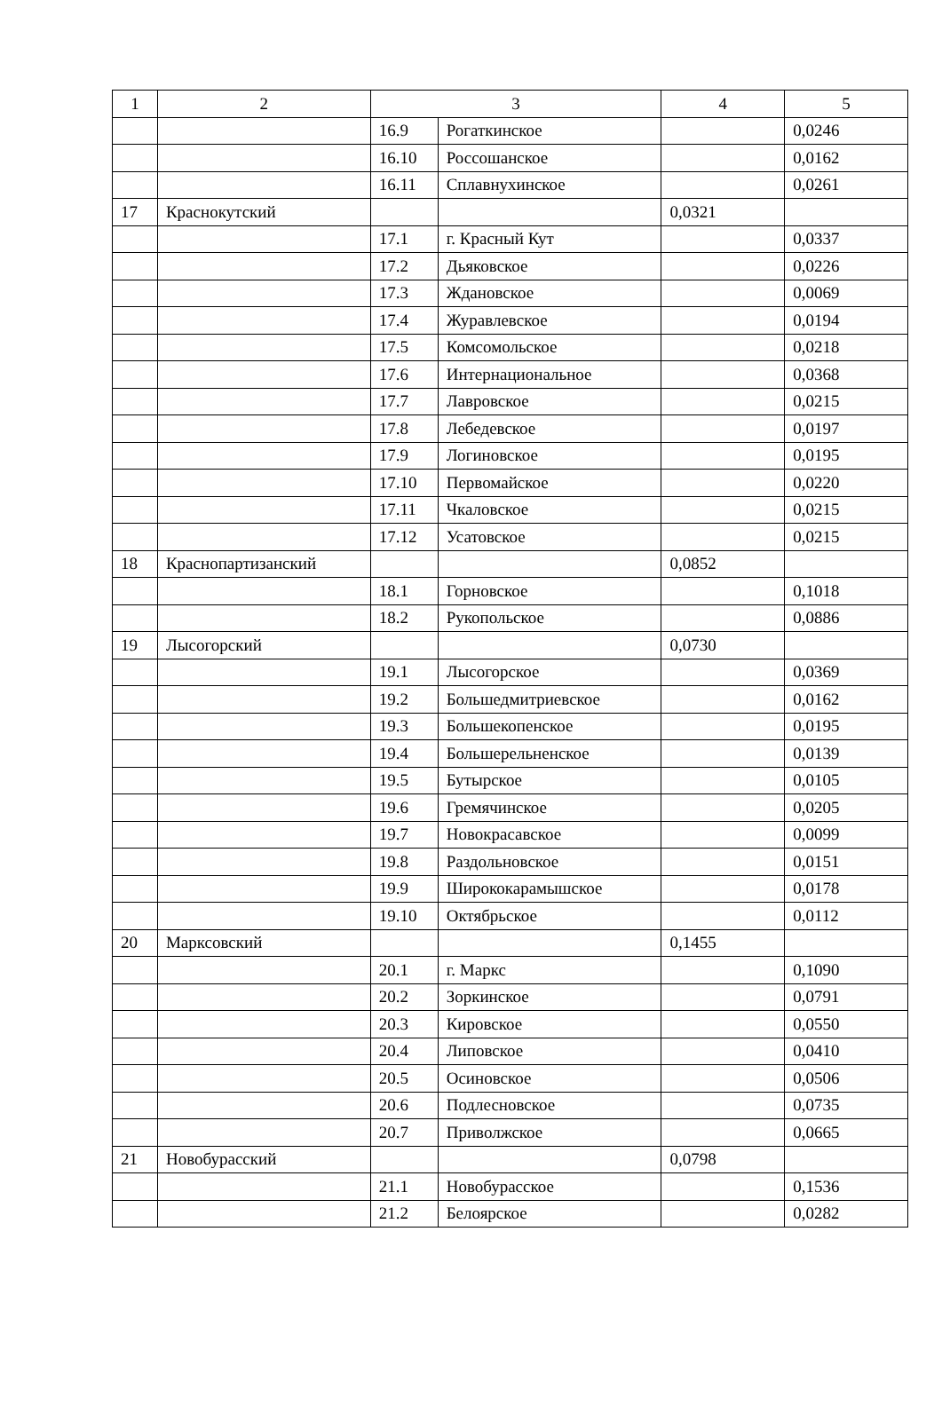| 1 | 2 | 3 | | 4 | 5 |
| | | 16.9 | Рогаткинское | | 0,0246 |
| | | 16.10 | Россошанское | | 0,0162 |
| | | 16.11 | Сплавнухинское | | 0,0261 |
| 17 | Краснокутский | | | 0,0321 | |
| | | 17.1 | г. Красный Кут | | 0,0337 |
| | | 17.2 | Дьяковское | | 0,0226 |
| | | 17.3 | Ждановское | | 0,0069 |
| | | 17.4 | Журавлевское | | 0,0194 |
| | | 17.5 | Комсомольское | | 0,0218 |
| | | 17.6 | Интернациональное | | 0,0368 |
| | | 17.7 | Лавровское | | 0,0215 |
| | | 17.8 | Лебедевское | | 0,0197 |
| | | 17.9 | Логиновское | | 0,0195 |
| | | 17.10 | Первомайское | | 0,0220 |
| | | 17.11 | Чкаловское | | 0,0215 |
| | | 17.12 | Усатовское | | 0,0215 |
| 18 | Краснопартизанский | | | 0,0852 | |
| | | 18.1 | Горновское | | 0,1018 |
| | | 18.2 | Рукопольское | | 0,0886 |
| 19 | Лысогорский | | | 0,0730 | |
| | | 19.1 | Лысогорское | | 0,0369 |
| | | 19.2 | Большедмитриевское | | 0,0162 |
| | | 19.3 | Большекопенское | | 0,0195 |
| | | 19.4 | Большерельненское | | 0,0139 |
| | | 19.5 | Бутырское | | 0,0105 |
| | | 19.6 | Гремячинское | | 0,0205 |
| | | 19.7 | Новокрасавское | | 0,0099 |
| | | 19.8 | Раздольновское | | 0,0151 |
| | | 19.9 | Ширококарамышское | | 0,0178 |
| | | 19.10 | Октябрьское | | 0,0112 |
| 20 | Марксовский | | | 0,1455 | |
| | | 20.1 | г. Маркс | | 0,1090 |
| | | 20.2 | Зоркинское | | 0,0791 |
| | | 20.3 | Кировское | | 0,0550 |
| | | 20.4 | Липовское | | 0,0410 |
| | | 20.5 | Осиновское | | 0,0506 |
| | | 20.6 | Подлесновское | | 0,0735 |
| | | 20.7 | Приволжское | | 0,0665 |
| 21 | Новобурасский | | | 0,0798 | |
| | | 21.1 | Новобурасское | | 0,1536 |
| | | 21.2 | Белоярское | | 0,0282 |